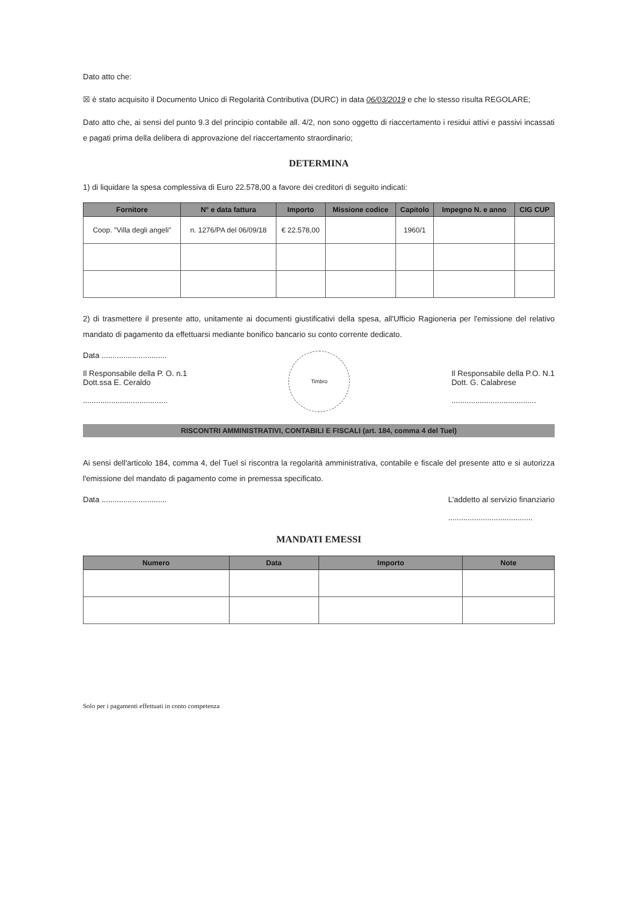Dato atto che:
☒ è stato acquisito il Documento Unico di Regolarità Contributiva (DURC) in data 06/03/2019 e che lo stesso risulta REGOLARE;
Dato atto che, ai sensi del punto 9.3 del principio contabile all. 4/2, non sono oggetto di riaccertamento i residui attivi e passivi incassati e pagati prima della delibera di approvazione del riaccertamento straordinario;
DETERMINA
1) di liquidare la spesa complessiva di Euro 22.578,00 a favore dei creditori di seguito indicati:
| Fornitore | N° e data fattura | Importo | Missione codice | Capitolo | Impegno N. e anno | CIG CUP |
| --- | --- | --- | --- | --- | --- | --- |
| Coop. "Villa degli angeli" | n. 1276/PA del 06/09/18 | € 22.578,00 | | 1960/1 | | |
2) di trasmettere il presente atto, unitamente ai documenti giustificativi della spesa, all'Ufficio Ragioneria per l'emissione del relativo mandato di pagamento da effettuarsi mediante bonifico bancario su conto corrente dedicato.
Data ..............................
Il Responsabile della P. O. n.1
Dott.ssa E. Ceraldo
.......................................
Timbro
Il Responsabile della P.O. N.1
Dott. G. Calabrese
.......................................
RISCONTRI AMMINISTRATIVI, CONTABILI E FISCALI (art. 184, comma 4 del Tuel)
Ai sensi dell'articolo 184, comma 4, del Tuel si riscontra la regolarità amministrativa, contabile e fiscale del presente atto e si autorizza l'emissione del mandato di pagamento come in premessa specificato.
Data ..............................
L'addetto al servizio finanziario
.......................................
MANDATI EMESSI
| Numero | Data | Importo | Note |
| --- | --- | --- | --- |
Solo per i pagamenti effettuati in conto competenza